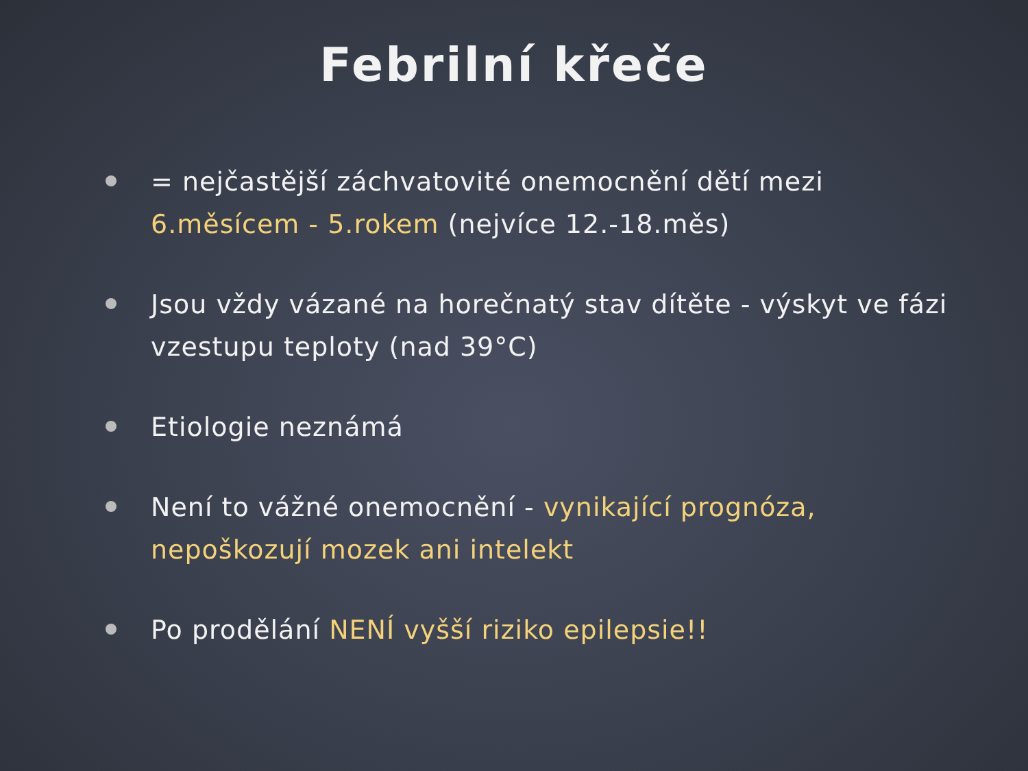Febrilní křeče
= nejčastější záchvatovité onemocnění dětí mezi 6.měsícem - 5.rokem (nejvíce 12.-18.měs)
Jsou vždy vázané na horečnatý stav dítěte - výskyt ve fázi vzestupu teploty (nad 39°C)
Etiologie neznámá
Není to vážné onemocnění - vynikající prognóza, nepoškozují mozek ani intelekt
Po prodělání NENÍ vyšší riziko epilepsie!!